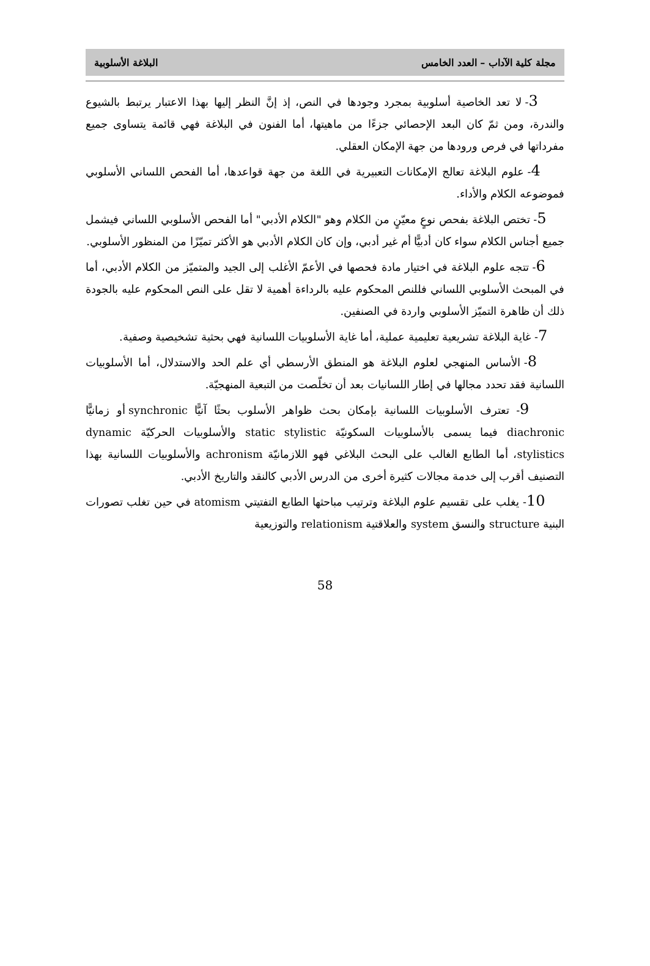مجلة كلية الآداب – العدد الخامس البلاغة الأسلوبية
3- لا تعد الخاصية أسلوبية بمجرد وجودها في النص، إذ إنَّ النظر إليها بهذا الاعتبار يرتبط بالشيوع والندرة، ومن ثمّ كان البعد الإحصائي جزءًا من ماهيتها، أما الفنون في البلاغة فهي قائمة يتساوى جميع مفرداتها في فرص ورودها من جهة الإمكان العقلي.
4- علوم البلاغة تعالج الإمكانات التعبيرية في اللغة من جهة قواعدها، أما الفحص اللساني الأسلوبي فموضوعه الكلام والأداء.
5- تختص البلاغة بفحص نوعٍ معيّنٍ من الكلام وهو "الكلام الأدبي" أما الفحص الأسلوبي اللساني فيشمل جميع أجناس الكلام سواء كان أدبيًّا أم غير أدبي، وإن كان الكلام الأدبي هو الأكثر تميّزًا من المنظور الأسلوبي.
6- تتجه علوم البلاغة في اختيار مادة فحصها في الأعمّ الأغلب إلى الجيد والمتميّز من الكلام الأدبي، أما في المبحث الأسلوبي اللساني فللنص المحكوم عليه بالرداءة أهمية لا تقل على النص المحكوم عليه بالجودة ذلك أن ظاهرة التميّز الأسلوبي واردة في الصنفين.
7- غاية البلاغة تشريعية تعليمية عملية، أما غاية الأسلوبيات اللسانية فهي بحثية تشخيصية وصفية.
8- الأساس المنهجي لعلوم البلاغة هو المنطق الأرسطي أي علم الحد والاستدلال، أما الأسلوبيات اللسانية فقد تحدد مجالها في إطار اللسانيات بعد أن تخلّصت من التبعية المنهجيّة.
9- تعترف الأسلوبيات اللسانية بإمكان بحث ظواهر الأسلوب بحثًا آنيًّا synchronic أو زمانيًّا diachronic فيما يسمى بالأسلوبيات السكونيّة static stylistic والأسلوبيات الحركيّة dynamic stylistics، أما الطابع الغالب على البحث البلاغي فهو اللازمانيّة achronism والأسلوبيات اللسانية بهذا التصنيف أقرب إلى خدمة مجالات كثيرة أخرى من الدرس الأدبي كالنقد والتاريخ الأدبي.
10- يغلب على تقسيم علوم البلاغة وترتيب مباحثها الطابع التفتيتي atomism في حين تغلب تصورات البنية structure والنسق system والعلاقتية relationism والتوزيعية
58